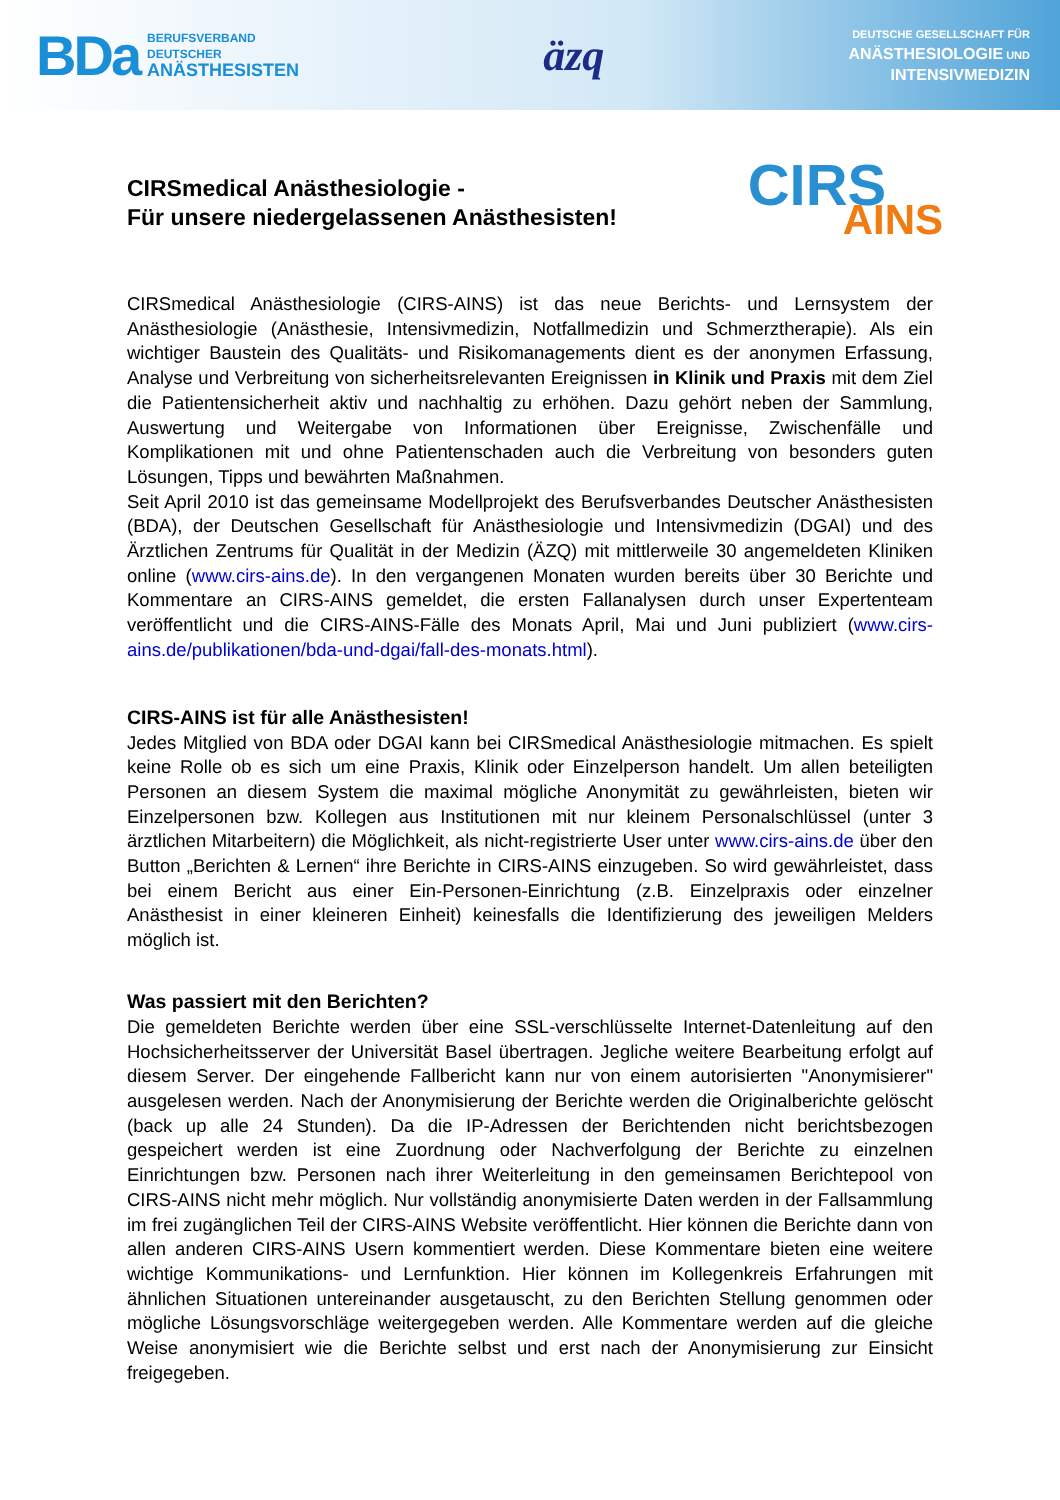BDa
BERUFSVERBAND
DEUTSCHER
ANÄSTHESISTEN
äzq
DEUTSCHE GESELLSCHAFT FÜR
ANÄSTHESIOLOGIE UND
INTENSIVMEDIZIN
CIRSmedical Anästhesiologie -
Für unsere niedergelassenen Anästhesisten!
CIRS
AINS
CIRSmedical Anästhesiologie (CIRS-AINS) ist das neue Berichts- und Lernsystem der Anästhesiologie (Anästhesie, Intensivmedizin, Notfallmedizin und Schmerztherapie). Als ein wichtiger Baustein des Qualitäts- und Risikomanagements dient es der anonymen Erfassung, Analyse und Verbreitung von sicherheitsrelevanten Ereignissen in Klinik und Praxis mit dem Ziel die Patientensicherheit aktiv und nachhaltig zu erhöhen. Dazu gehört neben der Sammlung, Auswertung und Weitergabe von Informationen über Ereignisse, Zwischenfälle und Komplikationen mit und ohne Patientenschaden auch die Verbreitung von besonders guten Lösungen, Tipps und bewährten Maßnahmen.
Seit April 2010 ist das gemeinsame Modellprojekt des Berufsverbandes Deutscher Anästhesisten (BDA), der Deutschen Gesellschaft für Anästhesiologie und Intensivmedizin (DGAI) und des Ärztlichen Zentrums für Qualität in der Medizin (ÄZQ) mit mittlerweile 30 angemeldeten Kliniken online (www.cirs-ains.de). In den vergangenen Monaten wurden bereits über 30 Berichte und Kommentare an CIRS-AINS gemeldet, die ersten Fallanalysen durch unser Expertenteam veröffentlicht und die CIRS-AINS-Fälle des Monats April, Mai und Juni publiziert (www.cirs-ains.de/publikationen/bda-und-dgai/fall-des-monats.html).
CIRS-AINS ist für alle Anästhesisten!
Jedes Mitglied von BDA oder DGAI kann bei CIRSmedical Anästhesiologie mitmachen. Es spielt keine Rolle ob es sich um eine Praxis, Klinik oder Einzelperson handelt. Um allen beteiligten Personen an diesem System die maximal mögliche Anonymität zu gewährleisten, bieten wir Einzelpersonen bzw. Kollegen aus Institutionen mit nur kleinem Personalschlüssel (unter 3 ärztlichen Mitarbeitern) die Möglichkeit, als nicht-registrierte User unter www.cirs-ains.de über den Button „Berichten & Lernen“ ihre Berichte in CIRS-AINS einzugeben. So wird gewährleistet, dass bei einem Bericht aus einer Ein-Personen-Einrichtung (z.B. Einzelpraxis oder einzelner Anästhesist in einer kleineren Einheit) keinesfalls die Identifizierung des jeweiligen Melders möglich ist.
Was passiert mit den Berichten?
Die gemeldeten Berichte werden über eine SSL-verschlüsselte Internet-Datenleitung auf den Hochsicherheitsserver der Universität Basel übertragen. Jegliche weitere Bearbeitung erfolgt auf diesem Server. Der eingehende Fallbericht kann nur von einem autorisierten "Anonymisierer" ausgelesen werden. Nach der Anonymisierung der Berichte werden die Originalberichte gelöscht (back up alle 24 Stunden). Da die IP-Adressen der Berichtenden nicht berichtsbezogen gespeichert werden ist eine Zuordnung oder Nachverfolgung der Berichte zu einzelnen Einrichtungen bzw. Personen nach ihrer Weiterleitung in den gemeinsamen Berichtepool von CIRS-AINS nicht mehr möglich. Nur vollständig anonymisierte Daten werden in der Fallsammlung im frei zugänglichen Teil der CIRS-AINS Website veröffentlicht. Hier können die Berichte dann von allen anderen CIRS-AINS Usern kommentiert werden. Diese Kommentare bieten eine weitere wichtige Kommunikations- und Lernfunktion. Hier können im Kollegenkreis Erfahrungen mit ähnlichen Situationen untereinander ausgetauscht, zu den Berichten Stellung genommen oder mögliche Lösungsvorschläge weitergegeben werden. Alle Kommentare werden auf die gleiche Weise anonymisiert wie die Berichte selbst und erst nach der Anonymisierung zur Einsicht freigegeben.